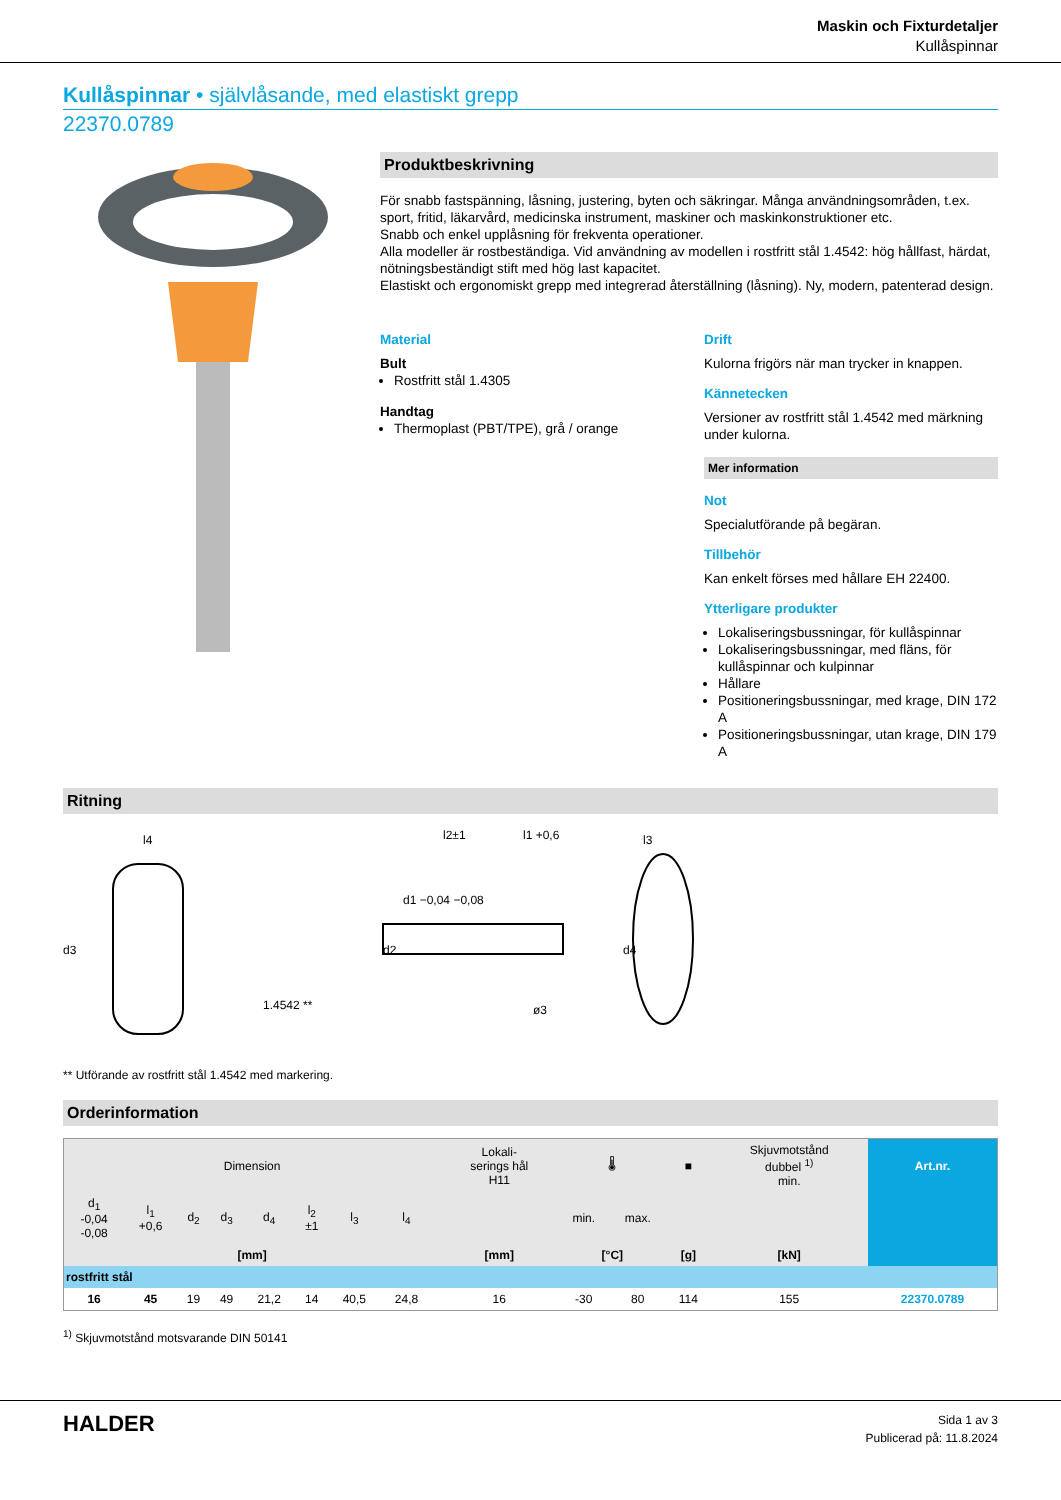Maskin och Fixturdetaljer
Kullåspinnar
Kullåspinnar • självlåsande, med elastiskt grepp
22370.0789
Produktbeskrivning
För snabb fastspänning, låsning, justering, byten och säkringar. Många användningsområden, t.ex. sport, fritid, läkarvård, medicinska instrument, maskiner och maskinkonstruktioner etc.
Snabb och enkel upplåsning för frekventa operationer.
Alla modeller är rostbeständiga. Vid användning av modellen i rostfritt stål 1.4542: hög hållfast, härdat, nötningsbeständigt stift med hög last kapacitet.
Elastiskt och ergonomiskt grepp med integrerad återställning (låsning). Ny, modern, patenterad design.
Material
Bult
Rostfritt stål 1.4305
Handtag
Thermoplast (PBT/TPE), grå / orange
Drift
Kulorna frigörs när man trycker in knappen.
Kännetecken
Versioner av rostfritt stål 1.4542 med märkning under kulorna.
Mer information
Not
Specialutförande på begäran.
Tillbehör
Kan enkelt förses med hållare EH 22400.
Ytterligare produkter
Lokaliseringsbussningar, för kullåspinnar
Lokaliseringsbussningar, med fläns, för kullåspinnar och kulpinnar
Hållare
Positioneringsbussningar, med krage, DIN 172 A
Positioneringsbussningar, utan krage, DIN 179 A
Ritning
l4
d3
1.4542 **
d2
d1 −0,04 −0,08
l2±1
l1 +0,6
l3
d4
ø3
** Utförande av rostfritt stål 1.4542 med markering.
Orderinformation
| Dimension | | | | | | | | | Lokali- serings hål H11 | 🌡 | | ■ | Skjuvmotstånd dubbel <sup>1)</sup> min. | Art.nr. |
| --- | --- | --- | --- | --- | --- | --- | --- | --- | --- | --- | --- | --- | --- | --- |
| d<sub>1</sub> -0,04 -0,08 | l<sub>1</sub> +0,6 | d<sub>2</sub> | d<sub>3</sub> | d<sub>4</sub> | l<sub>2</sub> ±1 | l<sub>3</sub> | l<sub>4</sub> | | | min. | max. | | | |
| [mm] | | | | | | | | | [mm] | [°C] | | [g] | [kN] | |
| rostfritt stål | | | | | | | | | | | | | | |
| 16 | 45 | 19 | 49 | 21,2 | 14 | 40,5 | 24,8 | | 16 | -30 | 80 | 114 | 155 | 22370.0789 |
<sup>1)</sup> Skjuvmotstånd motsvarande DIN 50141
HALDER
Sida 1 av 3
Publicerad på: 11.8.2024